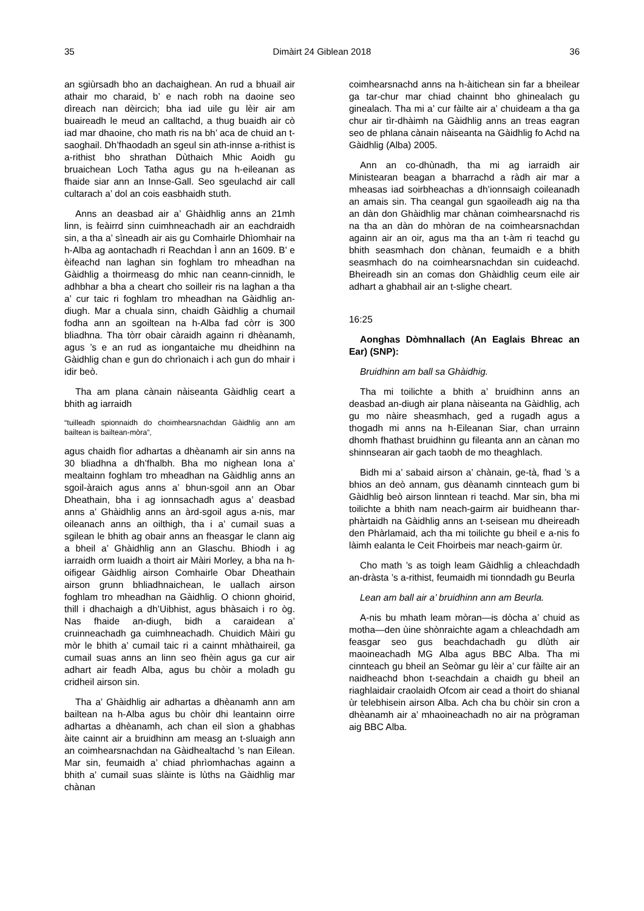35 Dimàirt 24 Giblean 2018 36
an sgiùrsadh bho an dachaighean. An rud a bhuail air athair mo charaid, b’ e nach robh na daoine seo dìreach nan dèircich; bha iad uile gu lèir air am buaireadh le meud an calltachd, a thug buaidh air cò iad mar dhaoine, cho math ris na bh’ aca de chuid an t-saoghail. Dh’fhaodadh an sgeul sin ath-innse a-rithist is a-rithist bho shrathan Dùthaich Mhic Aoidh gu bruaichean Loch Tatha agus gu na h-eileanan as fhaide siar ann an Innse-Gall. Seo sgeulachd air call cultarach a’ dol an cois easbhaidh stuth.
Anns an deasbad air a’ Ghàidhlig anns an 21mh linn, is feàirrd sinn cuimhneachadh air an eachdraidh sin, a tha a’ sìneadh air ais gu Comhairle Dhìomhair na h-Alba ag aontachadh ri Reachdan Ì ann an 1609. B’ e èifeachd nan laghan sin foghlam tro mheadhan na Gàidhlig a thoirmeasg do mhic nan ceann-cinnidh, le adhbhar a bha a cheart cho soilleir ris na laghan a tha a’ cur taic ri foghlam tro mheadhan na Gàidhlig an-diugh. Mar a chuala sinn, chaidh Gàidhlig a chumail fodha ann an sgoiltean na h-Alba fad còrr is 300 bliadhna. Tha tòrr obair càraidh againn ri dhèanamh, agus ’s e an rud as iongantaiche mu dheidhinn na Gàidhlig chan e gun do chrìonaich i ach gun do mhair i idir beò.
Tha am plana cànain nàiseanta Gàidhlig ceart a bhith ag iarraidh
“tuilleadh spionnaidh do choimhearsnachdan Gàidhlig ann am bailtean is bailtean-mòra”,
agus chaidh fìor adhartas a dhèanamh air sin anns na 30 bliadhna a dh’fhalbh. Bha mo nighean Iona a’ mealtainn foghlam tro mheadhan na Gàidhlig anns an sgoil-àraich agus anns a’ bhun-sgoil ann an Obar Dheathain, bha i ag ionnsachadh agus a’ deasbad anns a’ Ghàidhlig anns an àrd-sgoil agus a-nis, mar oileanach anns an oilthigh, tha i a’ cumail suas a sgilean le bhith ag obair anns an fheasgar le clann aig a bheil a’ Ghàidhlig ann an Glaschu. Bhiodh i ag iarraidh orm luaidh a thoirt air Màiri Morley, a bha na h-oifigear Gàidhlig airson Comhairle Obar Dheathain airson grunn bhliadhnaichean, le uallach airson foghlam tro mheadhan na Gàidhlig. O chionn ghoirid, thill i dhachaigh a dh’Uibhist, agus bhàsaich i ro òg. Nas fhaide an-diugh, bidh a caraidean a’ cruinneachadh ga cuimhneachadh. Chuidich Màiri gu mòr le bhith a’ cumail taic ri a cainnt mhàthaireil, ga cumail suas anns an linn seo fhèin agus ga cur air adhart air feadh Alba, agus bu chòir a moladh gu cridheil airson sin.
Tha a’ Ghàidhlig air adhartas a dhèanamh ann am bailtean na h-Alba agus bu chòir dhi leantainn oirre adhartas a dhèanamh, ach chan eil sìon a ghabhas àite cainnt air a bruidhinn am measg an t-sluaigh ann an coimhearsnachdan na Gàidhealtachd ’s nan Eilean. Mar sin, feumaidh a’ chiad phrìomhachas againn a bhith a’ cumail suas slàinte is lùths na Gàidhlig mar chànan
coimhearsnachd anns na h-àitichean sin far a bheilear ga tar-chur mar chiad chainnt bho ghinealach gu ginealach. Tha mi a’ cur fàilte air a’ chuideam a tha ga chur air tìr-dhàimh na Gàidhlig anns an treas eagran seo de phlana cànain nàiseanta na Gàidhlig fo Achd na Gàidhlig (Alba) 2005.
Ann an co-dhùnadh, tha mi ag iarraidh air Ministearan beagan a bharrachd a ràdh air mar a mheasas iad soirbheachas a dh’ionnsaigh coileanadh an amais sin. Tha ceangal gun sgaoileadh aig na tha an dàn don Ghàidhlig mar chànan coimhearsnachd ris na tha an dàn do mhòran de na coimhearsnachdan againn air an oir, agus ma tha an t-àm ri teachd gu bhith seasmhach don chànan, feumaidh e a bhith seasmhach do na coimhearsnachdan sin cuideachd. Bheireadh sin an comas don Ghàidhlig ceum eile air adhart a ghabhail air an t-slighe cheart.
16:25
Aonghas Dòmhnallach (An Eaglais Bhreac an Ear) (SNP):
Bruidhinn am ball sa Ghàidhig.
Tha mi toilichte a bhith a’ bruidhinn anns an deasbad an-diugh air plana nàiseanta na Gàidhlig, ach gu mo nàire sheasmhach, ged a rugadh agus a thogadh mi anns na h-Eileanan Siar, chan urrainn dhomh fhathast bruidhinn gu fileanta ann an cànan mo shinnsearan air gach taobh de mo theaghlach.
Bidh mi a’ sabaid airson a’ chànain, ge-tà, fhad ’s a bhios an deò annam, gus dèanamh cinnteach gum bi Gàidhlig beò airson linntean ri teachd. Mar sin, bha mi toilichte a bhith nam neach-gairm air buidheann thar-phàrtaidh na Gàidhlig anns an t-seisean mu dheireadh den Phàrlamaid, ach tha mi toilichte gu bheil e a-nis fo làimh ealanta le Ceit Fhoirbeis mar neach-gairm ùr.
Cho math ’s as toigh leam Gàidhlig a chleachdadh an-dràsta ’s a-rithist, feumaidh mi tionndadh gu Beurla
Lean am ball air a’ bruidhinn ann am Beurla.
A-nis bu mhath leam mòran—is dòcha a’ chuid as motha—den ùine shònraichte agam a chleachdadh am feasgar seo gus beachdachadh gu dlùth air maoineachadh MG Alba agus BBC Alba. Tha mi cinnteach gu bheil an Seòmar gu lèir a’ cur fàilte air an naidheachd bhon t-seachdain a chaidh gu bheil an riaghlaidair craolaidh Ofcom air cead a thoirt do shianal ùr telebhisein airson Alba. Ach cha bu chòir sin cron a dhèanamh air a’ mhaoineachadh no air na prògraman aig BBC Alba.